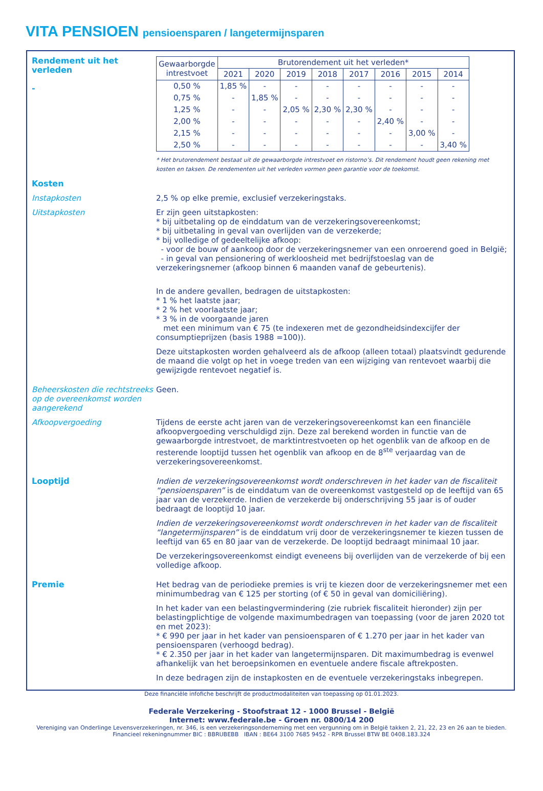VITA PENSIOEN pensioensparen / langetermijnsparen
Rendement uit het verleden
-
| Gewaarborgde intrestvoet | Brutorendement uit het verleden* | | | | | | | |
| --- | --- | --- | --- | --- | --- | --- | --- | --- |
| | 2021 | 2020 | 2019 | 2018 | 2017 | 2016 | 2015 | 2014 |
| 0,50 % | 1,85 % | - | - | - | - | - | - | - |
| 0,75 % | - | 1,85 % | - | - | - | - | - | - |
| 1,25 % | - | - | 2,05 % | 2,30 % | 2,30 % | - | - | - |
| 2,00 % | - | - | - | - | - | 2,40 % | - | - |
| 2,15 % | - | - | - | - | - | - | 3,00 % | - |
| 2,50 % | - | - | - | - | - | - | - | 3,40 % |
* Het brutorendement bestaat uit de gewaarborgde intrestvoet en ristorno’s. Dit rendement houdt geen rekening met kosten en taksen. De rendementen uit het verleden vormen geen garantie voor de toekomst.
Kosten
Instapkosten 2,5 % op elke premie, exclusief verzekeringstaks.
Uitstapkosten Er zijn geen uitstapkosten:
* bij uitbetaling op de einddatum van de verzekeringsovereenkomst;
* bij uitbetaling in geval van overlijden van de verzekerde;
* bij volledige of gedeeltelijke afkoop:
- voor de bouw of aankoop door de verzekeringsnemer van een onroerend goed in België;
- in geval van pensionering of werkloosheid met bedrijfstoeslag van de verzekeringsnemer (afkoop binnen 6 maanden vanaf de gebeurtenis).
In de andere gevallen, bedragen de uitstapkosten:
* 1 % het laatste jaar;
* 2 % het voorlaatste jaar;
* 3 % in de voorgaande jaren
met een minimum van € 75 (te indexeren met de gezondheidsindexcijfer der consumptieprijzen (basis 1988 =100)).
Deze uitstapkosten worden gehalveerd als de afkoop (alleen totaal) plaatsvindt gedurende de maand die volgt op het in voege treden van een wijziging van rentevoet waarbij die gewijzigde rentevoet negatief is.
Beheerskosten die rechtstreeks op de overeenkomst worden aangerekend
Geen.
Afkoopvergoeding Tijdens de eerste acht jaren van de verzekeringsovereenkomst kan een financiële afkoopvergoeding verschuldigd zijn. Deze zal berekend worden in functie van de gewaarborgde intrestvoet, de marktintrestvoeten op het ogenblik van de afkoop en de resterende looptijd tussen het ogenblik van afkoop en de 8<sup>ste</sup> verjaardag van de verzekeringsovereenkomst.
Looptijd Indien de verzekeringsovereenkomst wordt onderschreven in het kader van de fiscaliteit “pensioensparen” is de einddatum van de overeenkomst vastgesteld op de leeftijd van 65 jaar van de verzekerde. Indien de verzekerde bij onderschrijving 55 jaar is of ouder bedraagt de looptijd 10 jaar.
Indien de verzekeringsovereenkomst wordt onderschreven in het kader van de fiscaliteit “langetermijnsparen” is de einddatum vrij door de verzekeringsnemer te kiezen tussen de leeftijd van 65 en 80 jaar van de verzekerde. De looptijd bedraagt minimaal 10 jaar.
De verzekeringsovereenkomst eindigt eveneens bij overlijden van de verzekerde of bij een volledige afkoop.
Premie Het bedrag van de periodieke premies is vrij te kiezen door de verzekeringsnemer met een minimumbedrag van € 125 per storting (of € 50 in geval van domiciliëring).
In het kader van een belastingvermindering (zie rubriek fiscaliteit hieronder) zijn per belastingplichtige de volgende maximumbedragen van toepassing (voor de jaren 2020 tot en met 2023):
* € 990 per jaar in het kader van pensioensparen of € 1.270 per jaar in het kader van pensioensparen (verhoogd bedrag).
* € 2.350 per jaar in het kader van langetermijnsparen. Dit maximumbedrag is evenwel afhankelijk van het beroepsinkomen en eventuele andere fiscale aftrekposten.
In deze bedragen zijn de instapkosten en de eventuele verzekeringstaks inbegrepen.
Deze financiële infofiche beschrijft de productmodaliteiten van toepassing op 01.01.2023.
Federale Verzekering - Stoofstraat 12 - 1000 Brussel - België
Internet: www.federale.be - Groen nr. 0800/14 200
Vereniging van Onderlinge Levensverzekeringen, nr. 346, is een verzekeringsonderneming met een vergunning om in België takken 2, 21, 22, 23 en 26 aan te bieden.
Financieel rekeningnummer BIC : BBRUBEBB IBAN : BE64 3100 7685 9452 - RPR Brussel BTW BE 0408.183.324